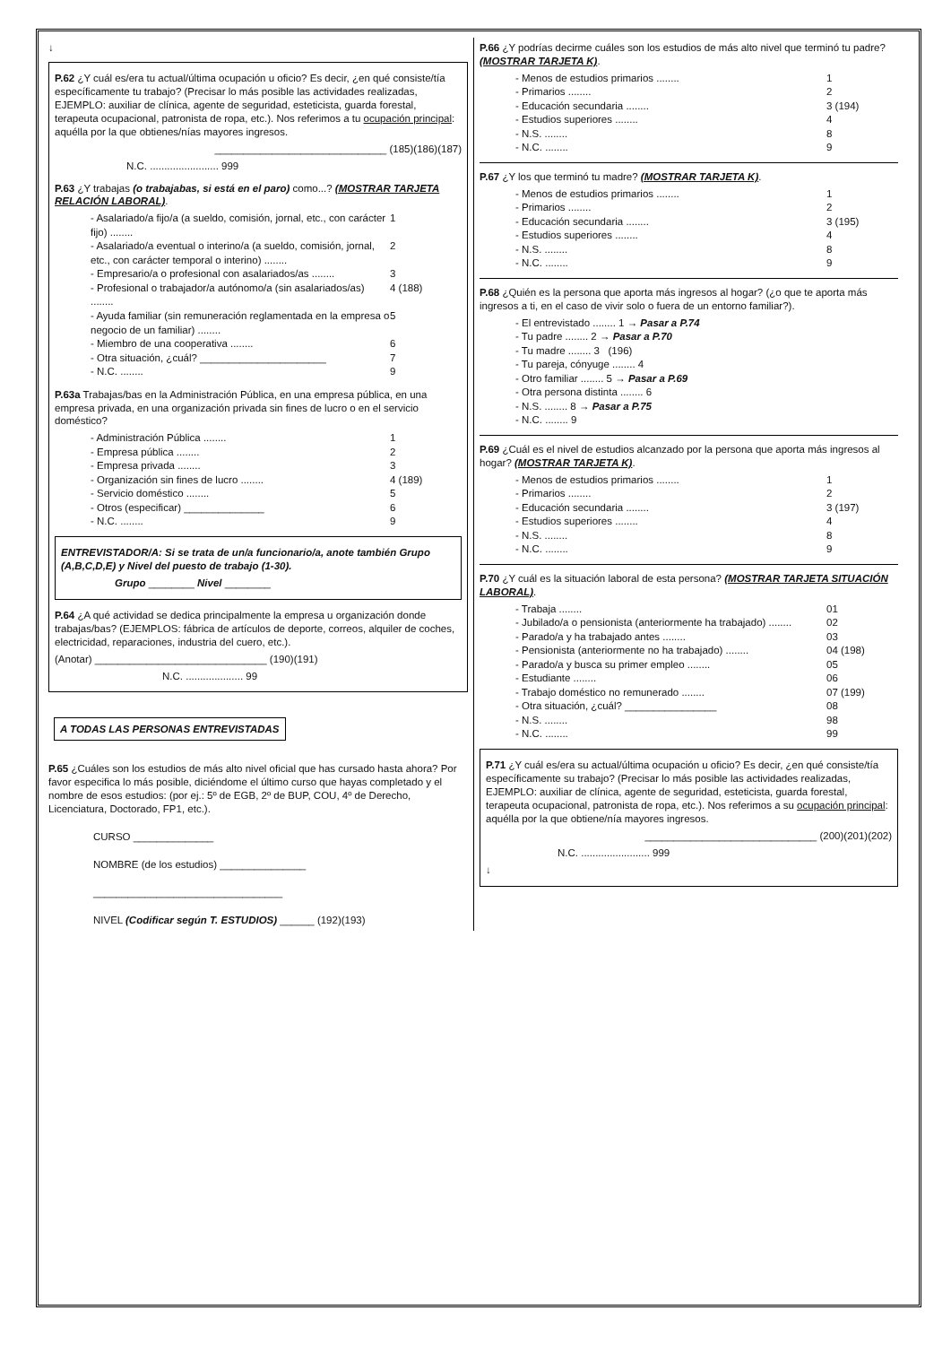↓
P.62 ¿Y cuál es/era tu actual/última ocupación u oficio? Es decir, ¿en qué consiste/tía específicamente tu trabajo? (Precisar lo más posible las actividades realizadas, EJEMPLO: auxiliar de clínica, agente de seguridad, esteticista, guarda forestal, terapeuta ocupacional, patronista de ropa, etc.). Nos referimos a tu ocupación principal: aquélla por la que obtienes/nías mayores ingresos.
______________________________ (185)(186)(187)
N.C. ........................ 999
P.63 ¿Y trabajas (o trabajabas, si está en el paro) como...? (MOSTRAR TARJETA RELACIÓN LABORAL).
- Asalariado/a fijo/a (a sueldo, comisión, jornal, etc., con carácter fijo) ........ 1
- Asalariado/a eventual o interino/a (a sueldo, comisión, jornal, etc., con carácter temporal o interino) ........ 2
- Empresario/a o profesional con asalariados/as ........ 3
- Profesional o trabajador/a autónomo/a (sin asalariados/as) ........ 4 (188)
- Ayuda familiar (sin remuneración reglamentada en la empresa o negocio de un familiar) ........ 5
- Miembro de una cooperativa ........ 6
- Otra situación, ¿cuál? ______________________ 7
- N.C. ........ 9
P.63a Trabajas/bas en la Administración Pública, en una empresa pública, en una empresa privada, en una organización privada sin fines de lucro o en el servicio doméstico?
- Administración Pública ........ 1
- Empresa pública ........ 2
- Empresa privada ........ 3
- Organización sin fines de lucro ........ 4 (189)
- Servicio doméstico ........ 5
- Otros (especificar) ______________ 6
- N.C. ........ 9
ENTREVISTADOR/A: Si se trata de un/a funcionario/a, anote también Grupo (A,B,C,D,E) y Nivel del puesto de trabajo (1-30).
Grupo ________ Nivel ________
P.64 ¿A qué actividad se dedica principalmente la empresa u organización donde trabajas/bas? (EJEMPLOS: fábrica de artículos de deporte, correos, alquiler de coches, electricidad, reparaciones, industria del cuero, etc.).
(Anotar) ______________________________ (190)(191)
N.C. .................... 99
A TODAS LAS PERSONAS ENTREVISTADAS
P.65 ¿Cuáles son los estudios de más alto nivel oficial que has cursado hasta ahora? Por favor especifica lo más posible, diciéndome el último curso que hayas completado y el nombre de esos estudios: (por ej.: 5º de EGB, 2º de BUP, COU, 4º de Derecho, Licenciatura, Doctorado, FP1, etc.).
CURSO ______________
NOMBRE (de los estudios) _______________
_________________________________
NIVEL (Codificar según T. ESTUDIOS) ______ (192)(193)
P.66 ¿Y podrías decirme cuáles son los estudios de más alto nivel que terminó tu padre? (MOSTRAR TARJETA K).
- Menos de estudios primarios ........ 1
- Primarios ........ 2
- Educación secundaria ........ 3 (194)
- Estudios superiores ........ 4
- N.S. ........ 8
- N.C. ........ 9
P.67 ¿Y los que terminó tu madre? (MOSTRAR TARJETA K).
- Menos de estudios primarios ........ 1
- Primarios ........ 2
- Educación secundaria ........ 3 (195)
- Estudios superiores ........ 4
- N.S. ........ 8
- N.C. ........ 9
P.68 ¿Quién es la persona que aporta más ingresos al hogar? (¿o que te aporta más ingresos a ti, en el caso de vivir solo o fuera de un entorno familiar?).
- El entrevistado ........ 1 → Pasar a P.74
- Tu padre ........ 2 → Pasar a P.70
- Tu madre ........ 3 (196)
- Tu pareja, cónyuge ........ 4
- Otro familiar ........ 5 → Pasar a P.69
- Otra persona distinta ........ 6
- N.S. ........ 8 → Pasar a P.75
- N.C. ........ 9
P.69 ¿Cuál es el nivel de estudios alcanzado por la persona que aporta más ingresos al hogar? (MOSTRAR TARJETA K).
- Menos de estudios primarios ........ 1
- Primarios ........ 2
- Educación secundaria ........ 3 (197)
- Estudios superiores ........ 4
- N.S. ........ 8
- N.C. ........ 9
P.70 ¿Y cuál es la situación laboral de esta persona? (MOSTRAR TARJETA SITUACIÓN LABORAL).
- Trabaja ........ 01
- Jubilado/a o pensionista (anteriormente ha trabajado) ........ 02
- Parado/a y ha trabajado antes ........ 03
- Pensionista (anteriormente no ha trabajado) ........ 04 (198)
- Parado/a y busca su primer empleo ........ 05
- Estudiante ........ 06
- Trabajo doméstico no remunerado ........ 07 (199)
- Otra situación, ¿cuál? ________________ 08
- N.S. ........ 98
- N.C. ........ 99
P.71 ¿Y cuál es/era su actual/última ocupación u oficio? Es decir, ¿en qué consiste/tía específicamente su trabajo? (Precisar lo más posible las actividades realizadas, EJEMPLO: auxiliar de clínica, agente de seguridad, esteticista, guarda forestal, terapeuta ocupacional, patronista de ropa, etc.). Nos referimos a su ocupación principal: aquélla por la que obtiene/nía mayores ingresos.
______________________________ (200)(201)(202)
N.C. ........................ 999
↓